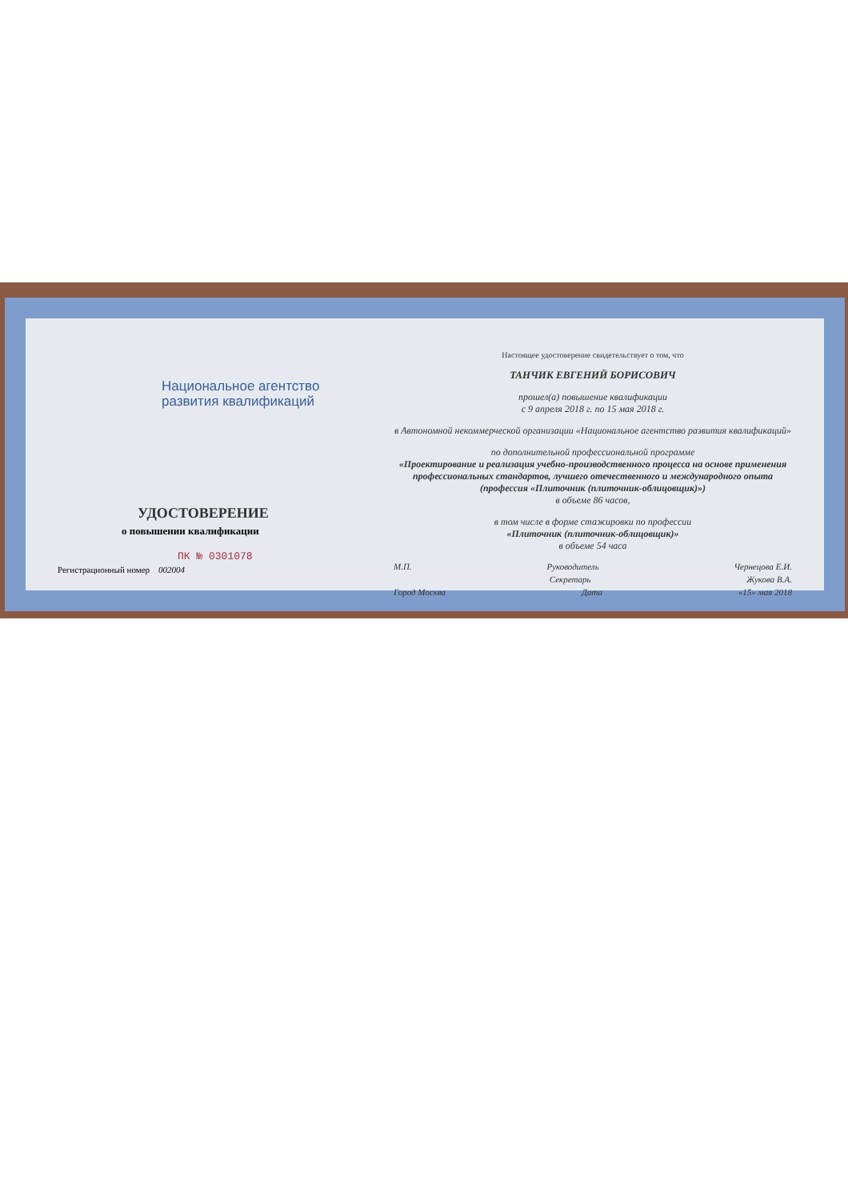Национальное агентство
развития квалификаций
УДОСТОВЕРЕНИЕ
о повышении квалификации
ПК № 0301078
Регистрационный номер 002004
Настоящее удостоверение свидетельствует о том, что
ТАНЧИК ЕВГЕНИЙ БОРИСОВИЧ
прошел(а) повышение квалификации
с 9 апреля 2018 г. по 15 мая 2018 г.
в Автономной некоммерческой организации «Национальное агентство развития квалификаций»
по дополнительной профессиональной программе
«Проектирование и реализация учебно-производственного процесса на основе применения профессиональных стандартов, лучшего отечественного и международного опыта (профессия «Плиточник (плиточник-облицовщик)»)
в объеме 86 часов,
в том числе в форме стажировки по профессии
«Плиточник (плиточник-облицовщик)»
в объеме 54 часа
М.П. Руководитель Чернецова Е.И.
Секретарь Жукова В.А.
Город Москва Дата «15» мая 2018